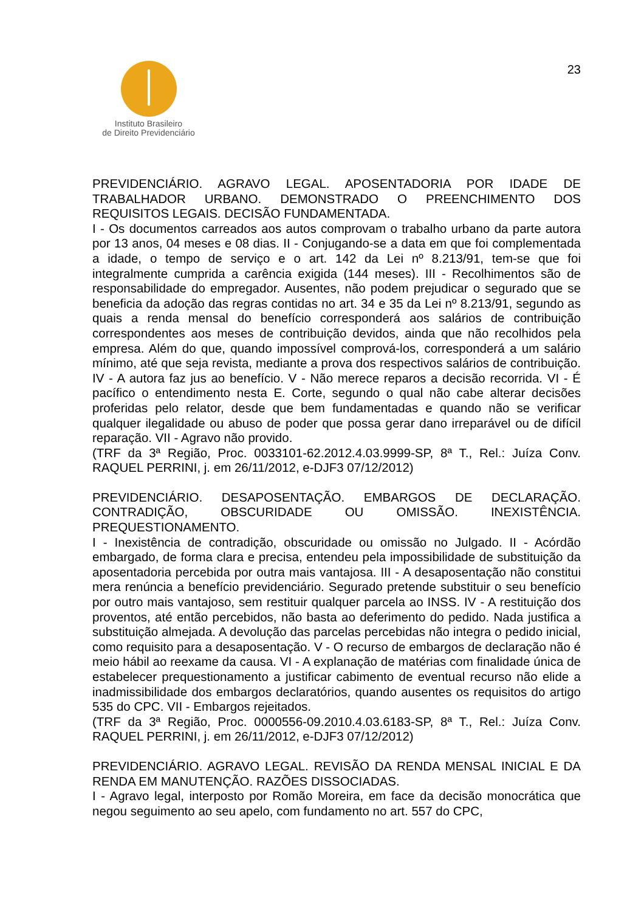23
Instituto Brasileiro
de Direito Previdenciário
PREVIDENCIÁRIO. AGRAVO LEGAL. APOSENTADORIA POR IDADE DE TRABALHADOR URBANO. DEMONSTRADO O PREENCHIMENTO DOS REQUISITOS LEGAIS. DECISÃO FUNDAMENTADA.
I - Os documentos carreados aos autos comprovam o trabalho urbano da parte autora por 13 anos, 04 meses e 08 dias. II - Conjugando-se a data em que foi complementada a idade, o tempo de serviço e o art. 142 da Lei nº 8.213/91, tem-se que foi integralmente cumprida a carência exigida (144 meses). III - Recolhimentos são de responsabilidade do empregador. Ausentes, não podem prejudicar o segurado que se beneficia da adoção das regras contidas no art. 34 e 35 da Lei nº 8.213/91, segundo as quais a renda mensal do benefício corresponderá aos salários de contribuição correspondentes aos meses de contribuição devidos, ainda que não recolhidos pela empresa. Além do que, quando impossível comprová-los, corresponderá a um salário mínimo, até que seja revista, mediante a prova dos respectivos salários de contribuição. IV - A autora faz jus ao benefício. V - Não merece reparos a decisão recorrida. VI - É pacífico o entendimento nesta E. Corte, segundo o qual não cabe alterar decisões proferidas pelo relator, desde que bem fundamentadas e quando não se verificar qualquer ilegalidade ou abuso de poder que possa gerar dano irreparável ou de difícil reparação. VII - Agravo não provido.
(TRF da 3ª Região, Proc. 0033101-62.2012.4.03.9999-SP, 8ª T., Rel.: Juíza Conv. RAQUEL PERRINI, j. em 26/11/2012, e-DJF3 07/12/2012)
PREVIDENCIÁRIO. DESAPOSENTAÇÃO. EMBARGOS DE DECLARAÇÃO. CONTRADIÇÃO, OBSCURIDADE OU OMISSÃO. INEXISTÊNCIA. PREQUESTIONAMENTO.
I - Inexistência de contradição, obscuridade ou omissão no Julgado. II - Acórdão embargado, de forma clara e precisa, entendeu pela impossibilidade de substituição da aposentadoria percebida por outra mais vantajosa. III - A desaposentação não constitui mera renúncia a benefício previdenciário. Segurado pretende substituir o seu benefício por outro mais vantajoso, sem restituir qualquer parcela ao INSS. IV - A restituição dos proventos, até então percebidos, não basta ao deferimento do pedido. Nada justifica a substituição almejada. A devolução das parcelas percebidas não integra o pedido inicial, como requisito para a desaposentação. V - O recurso de embargos de declaração não é meio hábil ao reexame da causa. VI - A explanação de matérias com finalidade única de estabelecer prequestionamento a justificar cabimento de eventual recurso não elide a inadmissibilidade dos embargos declaratórios, quando ausentes os requisitos do artigo 535 do CPC. VII - Embargos rejeitados.
(TRF da 3ª Região, Proc. 0000556-09.2010.4.03.6183-SP, 8ª T., Rel.: Juíza Conv. RAQUEL PERRINI, j. em 26/11/2012, e-DJF3 07/12/2012)
PREVIDENCIÁRIO. AGRAVO LEGAL. REVISÃO DA RENDA MENSAL INICIAL E DA RENDA EM MANUTENÇÃO. RAZÕES DISSOCIADAS.
I - Agravo legal, interposto por Romão Moreira, em face da decisão monocrática que negou seguimento ao seu apelo, com fundamento no art. 557 do CPC,